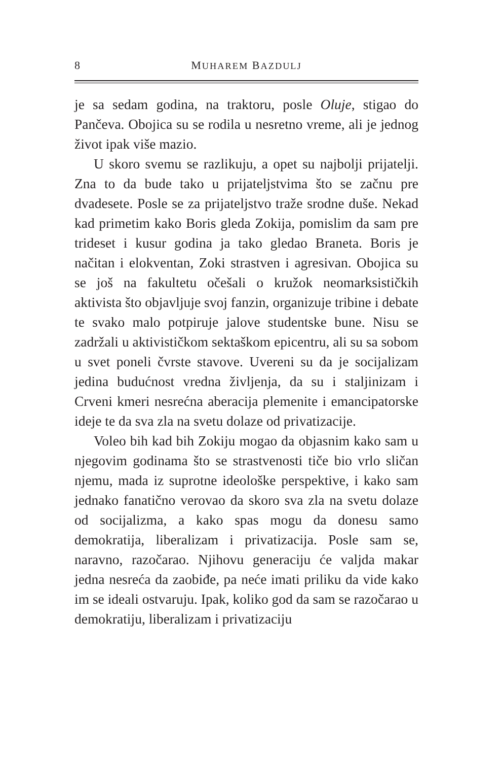8 MUHAREM BAZDULJ
je sa sedam godina, na traktoru, posle Oluje, stigao do Pančeva. Obojica su se rodila u nesretno vreme, ali je jednog život ipak više mazio.
U skoro svemu se razlikuju, a opet su najbolji prijatelji. Zna to da bude tako u prijateljstvima što se začnu pre dvadesete. Posle se za prijateljstvo traže srodne duše. Nekad kad primetim kako Boris gleda Zokija, pomislim da sam pre trideset i kusur godina ja tako gledao Braneta. Boris je načitan i elokventan, Zoki strastven i agresivan. Obojica su se još na fakultetu očešali o kružok neomarksističkih aktivista što objavljuje svoj fanzin, organizuje tribine i debate te svako malo potpiruje jalove studentske bune. Nisu se zadržali u aktivističkom sektaškom epicentru, ali su sa sobom u svet poneli čvrste stavove. Uvereni su da je socijalizam jedina budućnost vredna življenja, da su i staljinizam i Crveni kmeri nesrećna aberacija plemenite i emancipatorske ideje te da sva zla na svetu dolaze od privatizacije.
Voleo bih kad bih Zokiju mogao da objasnim kako sam u njegovim godinama što se strastvenosti tiče bio vrlo sličan njemu, mada iz suprotne ideološke perspektive, i kako sam jednako fanatično verovao da skoro sva zla na svetu dolaze od socijalizma, a kako spas mogu da donesu samo demokratija, liberalizam i privatizacija. Posle sam se, naravno, razočarao. Njihovu generaciju će valjda makar jedna nesreća da zaobiđe, pa neće imati priliku da vide kako im se ideali ostvaruju. Ipak, koliko god da sam se razočarao u demokratiju, liberalizam i privatizaciju